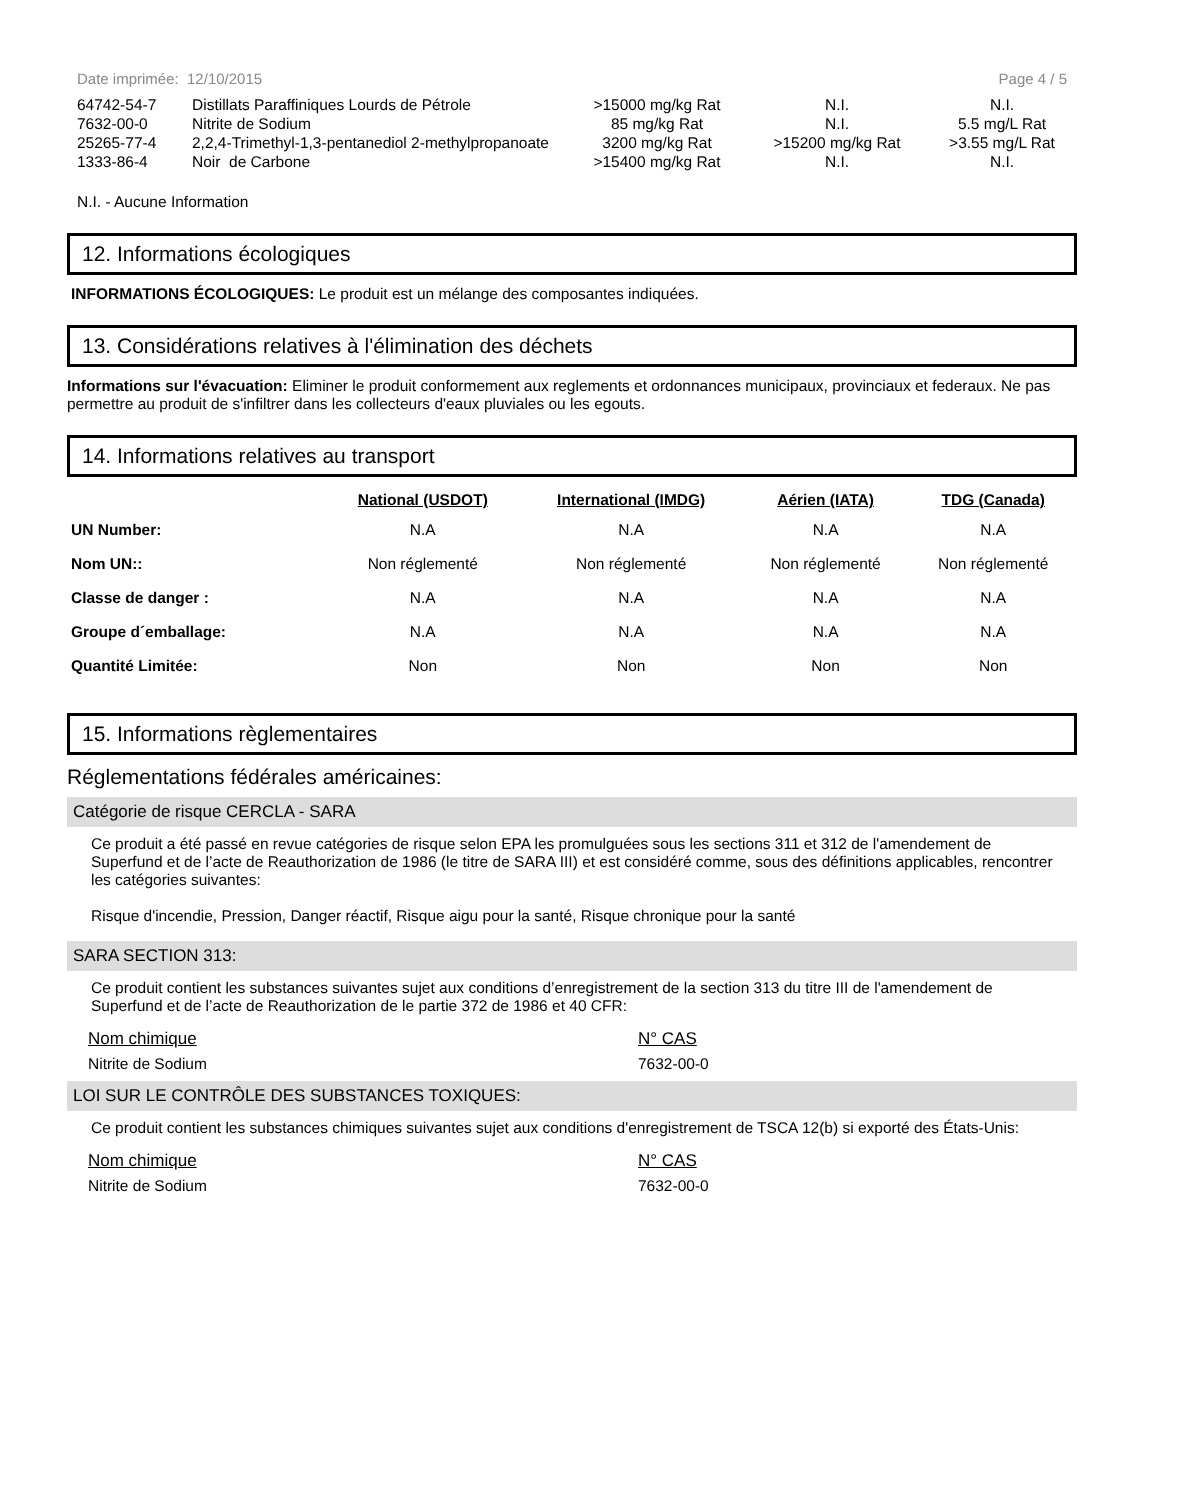Date imprimée: 12/10/2015 Page 4 / 5
| 64742-54-7 | Distillats Paraffiniques Lourds de Pétrole | >15000 mg/kg Rat | N.I. | N.I. |
| 7632-00-0 | Nitrite de Sodium | 85 mg/kg Rat | N.I. | 5.5 mg/L Rat |
| 25265-77-4 | 2,2,4-Trimethyl-1,3-pentanediol 2-methylpropanoate | 3200 mg/kg Rat | >15200 mg/kg Rat | >3.55 mg/L Rat |
| 1333-86-4 | Noir de Carbone | >15400 mg/kg Rat | N.I. | N.I. |
N.I. - Aucune Information
12. Informations écologiques
INFORMATIONS ÉCOLOGIQUES: Le produit est un mélange des composantes indiquées.
13. Considérations relatives à l'élimination des déchets
Informations sur l'évacuation: Eliminer le produit conformement aux reglements et ordonnances municipaux, provinciaux et federaux. Ne pas permettre au produit de s'infiltrer dans les collecteurs d'eaux pluviales ou les egouts.
14. Informations relatives au transport
| | National (USDOT) | International (IMDG) | Aérien (IATA) | TDG (Canada) |
| --- | --- | --- | --- | --- |
| UN Number: | N.A | N.A | N.A | N.A |
| Nom UN:: | Non réglementé | Non réglementé | Non réglementé | Non réglementé |
| Classe de danger : | N.A | N.A | N.A | N.A |
| Groupe d´emballage: | N.A | N.A | N.A | N.A |
| Quantité Limitée: | Non | Non | Non | Non |
15. Informations règlementaires
Réglementations fédérales américaines:
Catégorie de risque CERCLA - SARA
Ce produit a été passé en revue catégories de risque selon EPA les promulguées sous les sections 311 et 312 de l'amendement de Superfund et de l’acte de Reauthorization de 1986 (le titre de SARA III) et est considéré comme, sous des définitions applicables, rencontrer les catégories suivantes:
Risque d'incendie, Pression, Danger réactif, Risque aigu pour la santé, Risque chronique pour la santé
SARA SECTION 313:
Ce produit contient les substances suivantes sujet aux conditions d’enregistrement de la section 313 du titre III de l'amendement de Superfund et de l’acte de Reauthorization de le partie 372 de 1986 et 40 CFR:
Nom chimique
Nitrite de Sodium
N° CAS
7632-00-0
LOI SUR LE CONTRÔLE DES SUBSTANCES TOXIQUES:
Ce produit contient les substances chimiques suivantes sujet aux conditions d'enregistrement de TSCA 12(b) si exporté des États-Unis:
Nom chimique
Nitrite de Sodium
N° CAS
7632-00-0